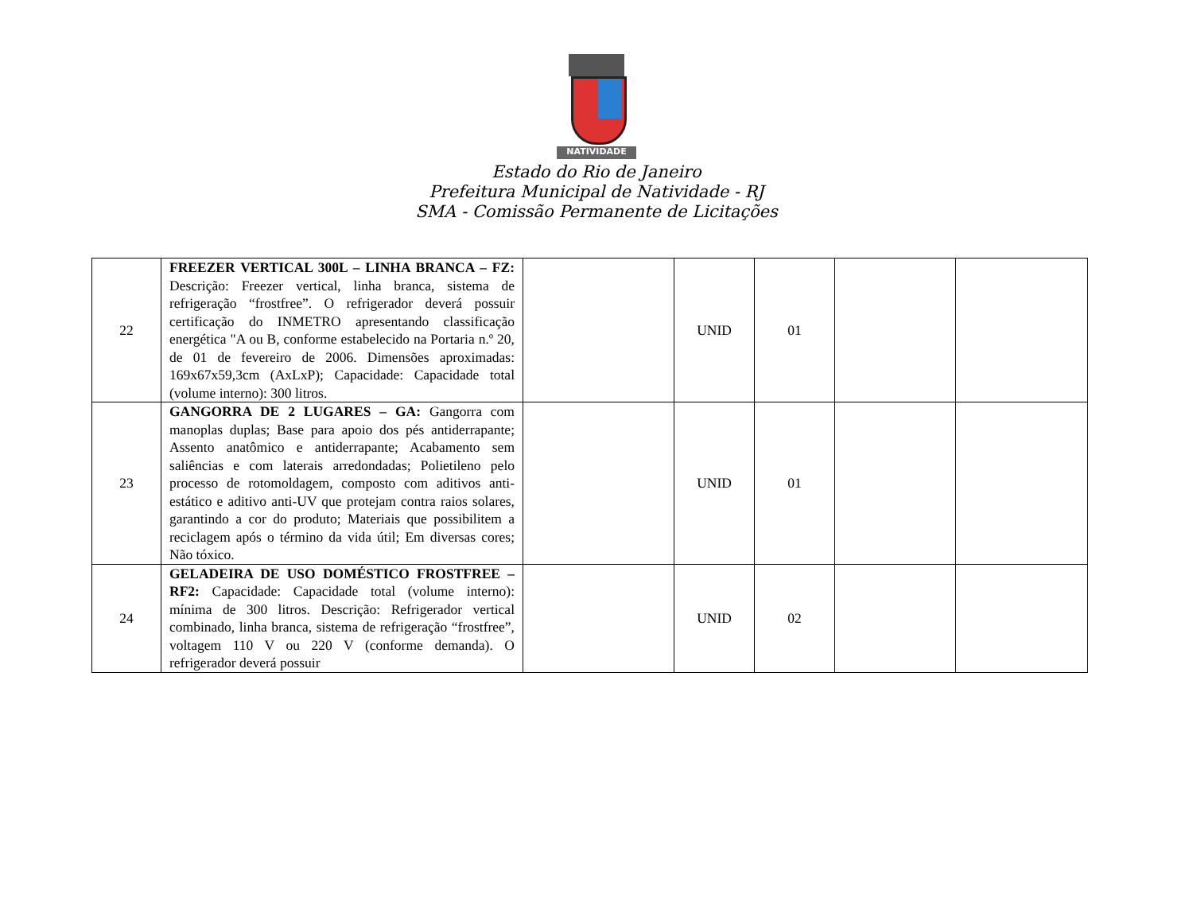NATIVIDADE
Estado do Rio de Janeiro
Prefeitura Municipal de Natividade - RJ
SMA - Comissão Permanente de Licitações
| 22 | FREEZER VERTICAL 300L – LINHA BRANCA – FZ: Descrição: Freezer vertical, linha branca, sistema de refrigeração “frostfree”. O refrigerador deverá possuir certificação do INMETRO apresentando classificação energética "A ou B, conforme estabelecido na Portaria n.º 20, de 01 de fevereiro de 2006. Dimensões aproximadas: 169x67x59,3cm (AxLxP); Capacidade: Capacidade total (volume interno): 300 litros. | | UNID | 01 | | |
| 23 | GANGORRA DE 2 LUGARES – GA: Gangorra com manoplas duplas; Base para apoio dos pés antiderrapante; Assento anatômico e antiderrapante; Acabamento sem saliências e com laterais arredondadas; Polietileno pelo processo de rotomoldagem, composto com aditivos anti-estático e aditivo anti-UV que protejam contra raios solares, garantindo a cor do produto; Materiais que possibilitem a reciclagem após o término da vida útil; Em diversas cores; Não tóxico. | | UNID | 01 | | |
| 24 | GELADEIRA DE USO DOMÉSTICO FROSTFREE – RF2: Capacidade: Capacidade total (volume interno): mínima de 300 litros. Descrição: Refrigerador vertical combinado, linha branca, sistema de refrigeração “frostfree”, voltagem 110 V ou 220 V (conforme demanda). O refrigerador deverá possuir | | UNID | 02 | | |